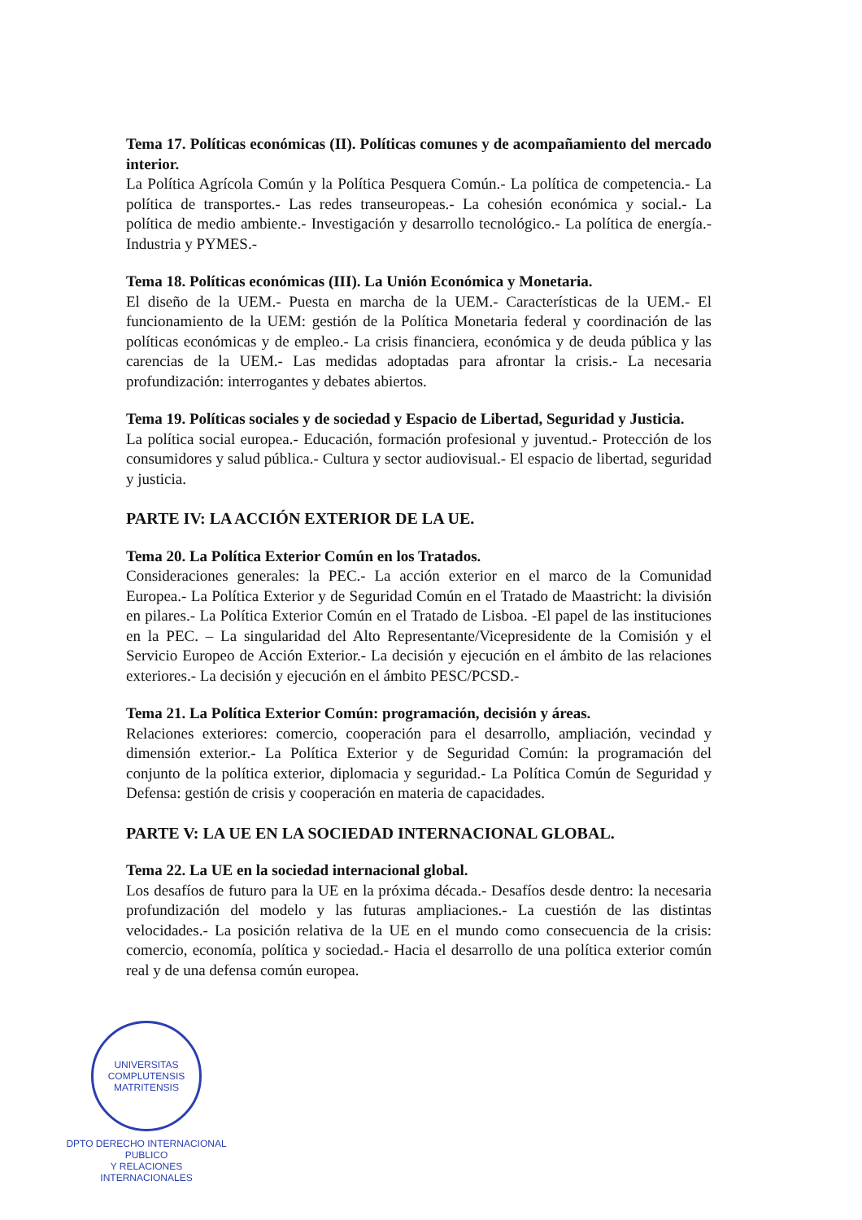Tema 17. Políticas económicas (II). Políticas comunes y de acompañamiento del mercado interior.
La Política Agrícola Común y la Política Pesquera Común.- La política de competencia.- La política de transportes.- Las redes transeuropeas.- La cohesión económica y social.- La política de medio ambiente.- Investigación y desarrollo tecnológico.- La política de energía.- Industria y PYMES.-
Tema 18. Políticas económicas (III). La Unión Económica y Monetaria.
El diseño de la UEM.- Puesta en marcha de la UEM.- Características de la UEM.- El funcionamiento de la UEM: gestión de la Política Monetaria federal y coordinación de las políticas económicas y de empleo.- La crisis financiera, económica y de deuda pública y las carencias de la UEM.- Las medidas adoptadas para afrontar la crisis.- La necesaria profundización: interrogantes y debates abiertos.
Tema 19. Políticas sociales y de sociedad y Espacio de Libertad, Seguridad y Justicia.
La política social europea.- Educación, formación profesional y juventud.- Protección de los consumidores y salud pública.- Cultura y sector audiovisual.- El espacio de libertad, seguridad y justicia.
PARTE IV: LA ACCIÓN EXTERIOR DE LA UE.
Tema 20. La Política Exterior Común en los Tratados.
Consideraciones generales: la PEC.- La acción exterior en el marco de la Comunidad Europea.- La Política Exterior y de Seguridad Común en el Tratado de Maastricht: la división en pilares.- La Política Exterior Común en el Tratado de Lisboa. -El papel de las instituciones en la PEC. – La singularidad del Alto Representante/Vicepresidente de la Comisión y el Servicio Europeo de Acción Exterior.- La decisión y ejecución en el ámbito de las relaciones exteriores.- La decisión y ejecución en el ámbito PESC/PCSD.-
Tema 21. La Política Exterior Común: programación, decisión y áreas.
Relaciones exteriores: comercio, cooperación para el desarrollo, ampliación, vecindad y dimensión exterior.- La Política Exterior y de Seguridad Común: la programación del conjunto de la política exterior, diplomacia y seguridad.- La Política Común de Seguridad y Defensa: gestión de crisis y cooperación en materia de capacidades.
PARTE V: LA UE EN LA SOCIEDAD INTERNACIONAL GLOBAL.
Tema 22. La UE en la sociedad internacional global.
Los desafíos de futuro para la UE en la próxima década.- Desafíos desde dentro: la necesaria profundización del modelo y las futuras ampliaciones.- La cuestión de las distintas velocidades.- La posición relativa de la UE en el mundo como consecuencia de la crisis: comercio, economía, política y sociedad.- Hacia el desarrollo de una política exterior común real y de una defensa común europea.
UNIVERSITAS COMPLUTENSIS MATRITENSIS
DPTO DERECHO INTERNACIONAL PUBLICO
Y RELACIONES INTERNACIONALES